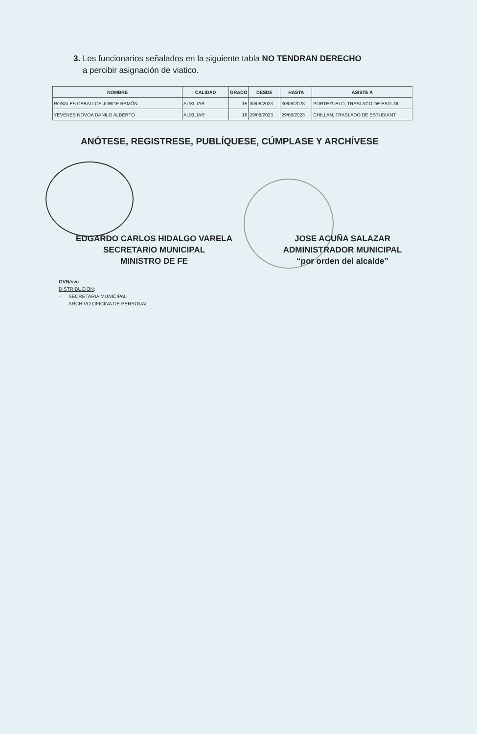3. Los funcionarios señalados en la siguiente tabla NO TENDRAN DERECHO
a percibir asignación de viatico.
| NOMBRE | CALIDAD | GRADO | DESDE | HASTA | ASISTE A |
| --- | --- | --- | --- | --- | --- |
| ROSALES CEBALLOS JORGE RAMÓN | AUXILIAR | 15 | 30/08/2023 | 30/08/2023 | PORTEZUELO, TRASLADO DE ESTUDI |
| YEVENES NOVOA DANILO ALBERTO | AUXILIAR | 18 | 29/08/2023 | 29/08/2023 | CHILLAN, TRASLADO DE ESTUDIANT |
ANÓTESE, REGISTRESE, PUBLÍQUESE, CÚMPLASE Y ARCHÍVESE
EDGARDO CARLOS HIDALGO VARELA
SECRETARIO MUNICIPAL
MINISTRO DE FE
JOSE ACUÑA SALAZAR
ADMINISTRADOR MUNICIPAL
“por orden del alcalde”
GVN/svc
DISTRIBUCION:
- SECRETARIA MUNICIPAL
- ARCHIVO OFICINA DE PERSONAL